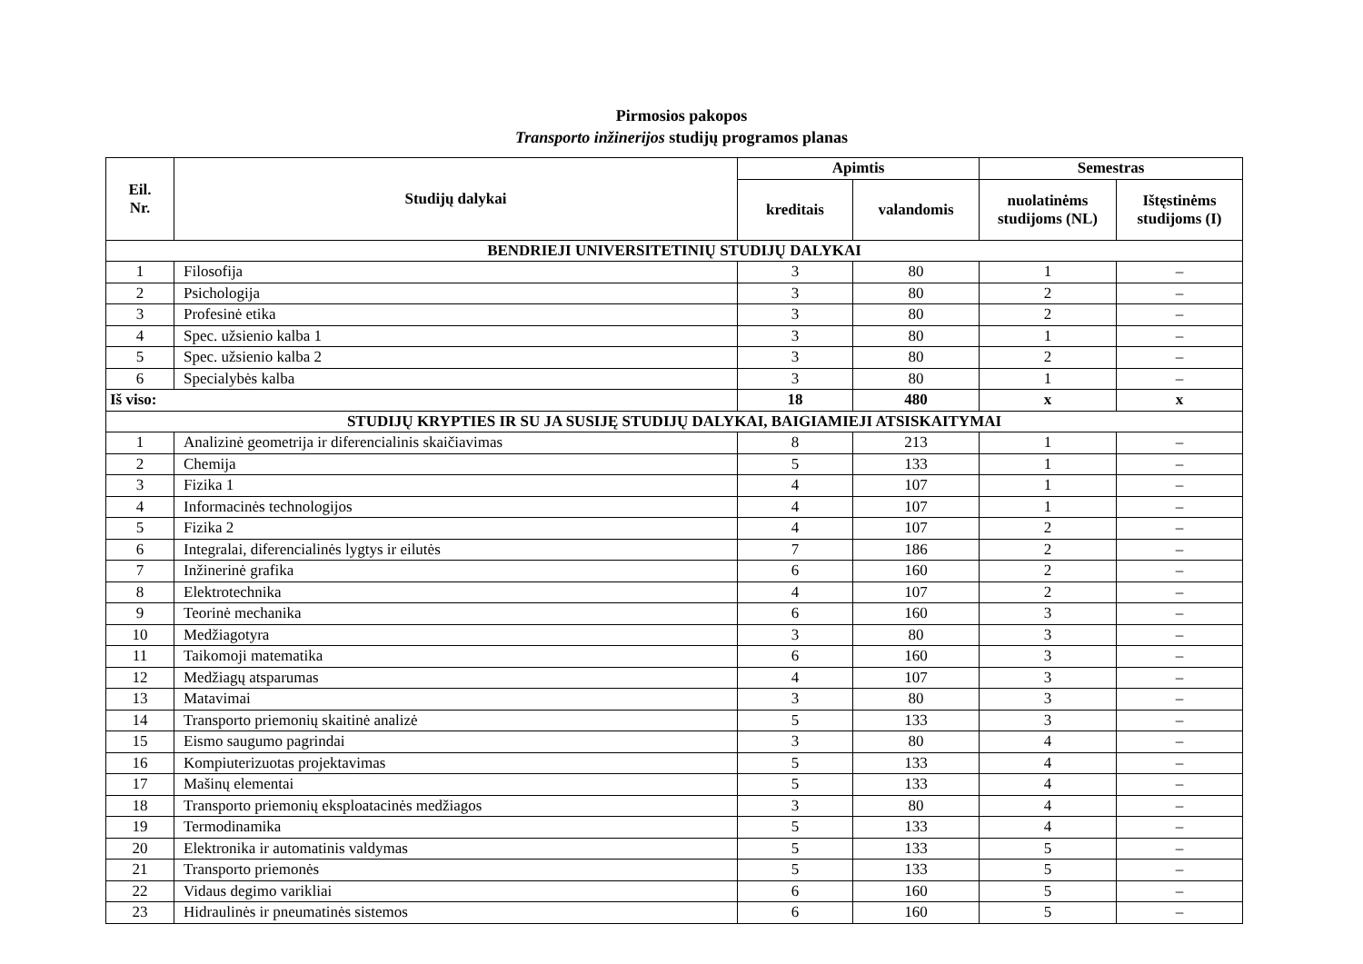Pirmosios pakopos
Transporto inžinerijos studijų programos planas
| Eil. Nr. | Studijų dalykai | Apimtis | | Semestras | |
| --- | --- | --- | --- | --- | --- |
| | | kreditais | valandomis | nuolatinėms studijoms (NL) | Ištęstinėms studijoms (I) |
| BENDRIEJI UNIVERSITETINIŲ STUDIJŲ DALYKAI | | | | | |
| 1 | Filosofija | 3 | 80 | 1 | – |
| 2 | Psichologija | 3 | 80 | 2 | – |
| 3 | Profesinė etika | 3 | 80 | 2 | – |
| 4 | Spec. užsienio kalba 1 | 3 | 80 | 1 | – |
| 5 | Spec. užsienio kalba 2 | 3 | 80 | 2 | – |
| 6 | Specialybės kalba | 3 | 80 | 1 | – |
| Iš viso: | | 18 | 480 | x | x |
| STUDIJŲ KRYPTIES IR SU JA SUSIJĘ STUDIJŲ DALYKAI, BAIGIAMIEJI ATSISKAITYMAI | | | | | |
| 1 | Analizinė geometrija ir diferencialinis skaičiavimas | 8 | 213 | 1 | – |
| 2 | Chemija | 5 | 133 | 1 | – |
| 3 | Fizika 1 | 4 | 107 | 1 | – |
| 4 | Informacinės technologijos | 4 | 107 | 1 | – |
| 5 | Fizika 2 | 4 | 107 | 2 | – |
| 6 | Integralai, diferencialinės lygtys ir eilutės | 7 | 186 | 2 | – |
| 7 | Inžinerinė grafika | 6 | 160 | 2 | – |
| 8 | Elektrotechnika | 4 | 107 | 2 | – |
| 9 | Teorinė mechanika | 6 | 160 | 3 | – |
| 10 | Medžiagotyra | 3 | 80 | 3 | – |
| 11 | Taikomoji matematika | 6 | 160 | 3 | – |
| 12 | Medžiagų atsparumas | 4 | 107 | 3 | – |
| 13 | Matavimai | 3 | 80 | 3 | – |
| 14 | Transporto priemonių skaitinė analizė | 5 | 133 | 3 | – |
| 15 | Eismo saugumo pagrindai | 3 | 80 | 4 | – |
| 16 | Kompiuterizuotas projektavimas | 5 | 133 | 4 | – |
| 17 | Mašinų elementai | 5 | 133 | 4 | – |
| 18 | Transporto priemonių eksploatacinės medžiagos | 3 | 80 | 4 | – |
| 19 | Termodinamika | 5 | 133 | 4 | – |
| 20 | Elektronika ir automatinis valdymas | 5 | 133 | 5 | – |
| 21 | Transporto priemonės | 5 | 133 | 5 | – |
| 22 | Vidaus degimo varikliai | 6 | 160 | 5 | – |
| 23 | Hidraulinės ir pneumatinės sistemos | 6 | 160 | 5 | – |